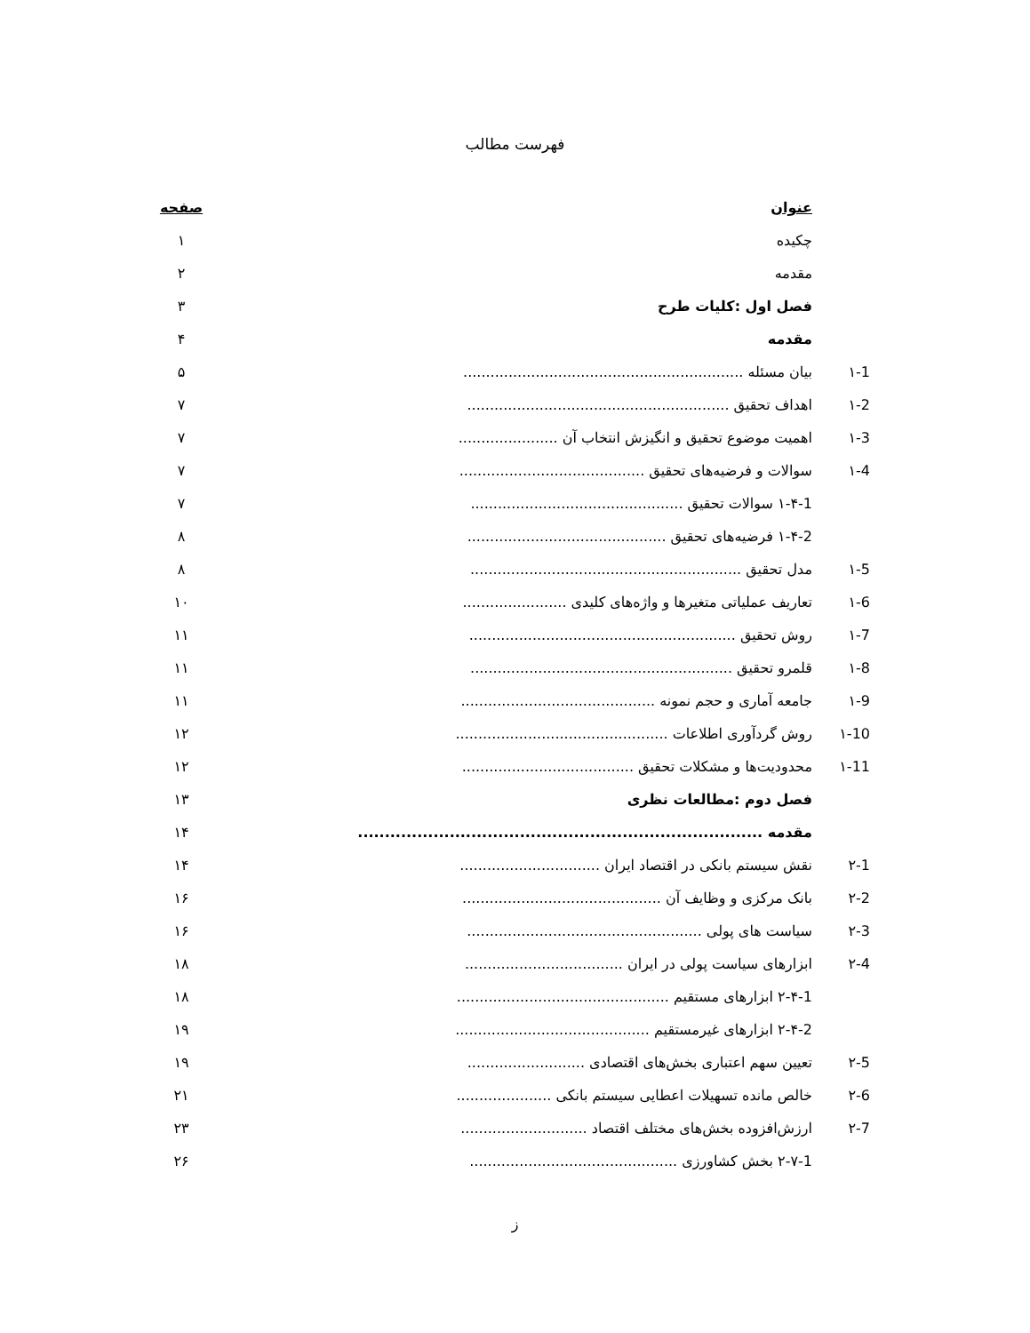فهرست مطالب
| | عنوان | صفحه |
| | چکیده | ۱ |
| | مقدمه | ۲ |
| | فصل اول :کلیات طرح | ۳ |
| | مقدمه | ۴ |
| ۱-1 | بیان مسئله .............................................................. | ۵ |
| ۱-2 | اهداف تحقیق .......................................................... | ۷ |
| ۱-3 | اهمیت موضوع تحقیق و انگیزش انتخاب آن ...................... | ۷ |
| ۱-4 | سوالات و فرضیه‌های تحقیق ......................................... | ۷ |
| | ۱-۴-1 سوالات تحقیق ............................................... | ۷ |
| | ۱-۴-2 فرضیه‌های تحقیق ............................................ | ۸ |
| ۱-5 | مدل تحقیق ............................................................ | ۸ |
| ۱-6 | تعاریف عملیاتی متغیرها و واژه‌های کلیدی ....................... | ۱۰ |
| ۱-7 | روش تحقیق ........................................................... | ۱۱ |
| ۱-8 | قلمرو تحقیق .......................................................... | ۱۱ |
| ۱-9 | جامعه آماری و حجم نمونه ........................................... | ۱۱ |
| ۱-10 | روش گردآوری اطلاعات ............................................... | ۱۲ |
| ۱-11 | محدودیت‌ها و مشکلات تحقیق ...................................... | ۱۲ |
| | فصل دوم :مطالعات نظری | ۱۳ |
| | مقدمه ........................................................................... | ۱۴ |
| ۲-1 | نقش سیستم بانکی در اقتصاد ایران ............................... | ۱۴ |
| ۲-2 | بانک مرکزی و وظایف آن ............................................ | ۱۶ |
| ۲-3 | سیاست های پولی .................................................... | ۱۶ |
| ۲-4 | ابزارهای سیاست پولی در ایران ................................... | ۱۸ |
| | ۲-۴-1 ابزارهای مستقیم ............................................... | ۱۸ |
| | ۲-۴-2 ابزارهای غیرمستقیم ........................................... | ۱۹ |
| ۲-5 | تعیین سهم اعتباری بخش‌های اقتصادی .......................... | ۱۹ |
| ۲-6 | خالص مانده تسهیلات اعطایی سیستم بانکی ..................... | ۲۱ |
| ۲-7 | ارزش‌افزوده بخش‌های مختلف اقتصاد ............................ | ۲۳ |
| | ۲-۷-1 بخش کشاورزی .............................................. | ۲۶ |
ز